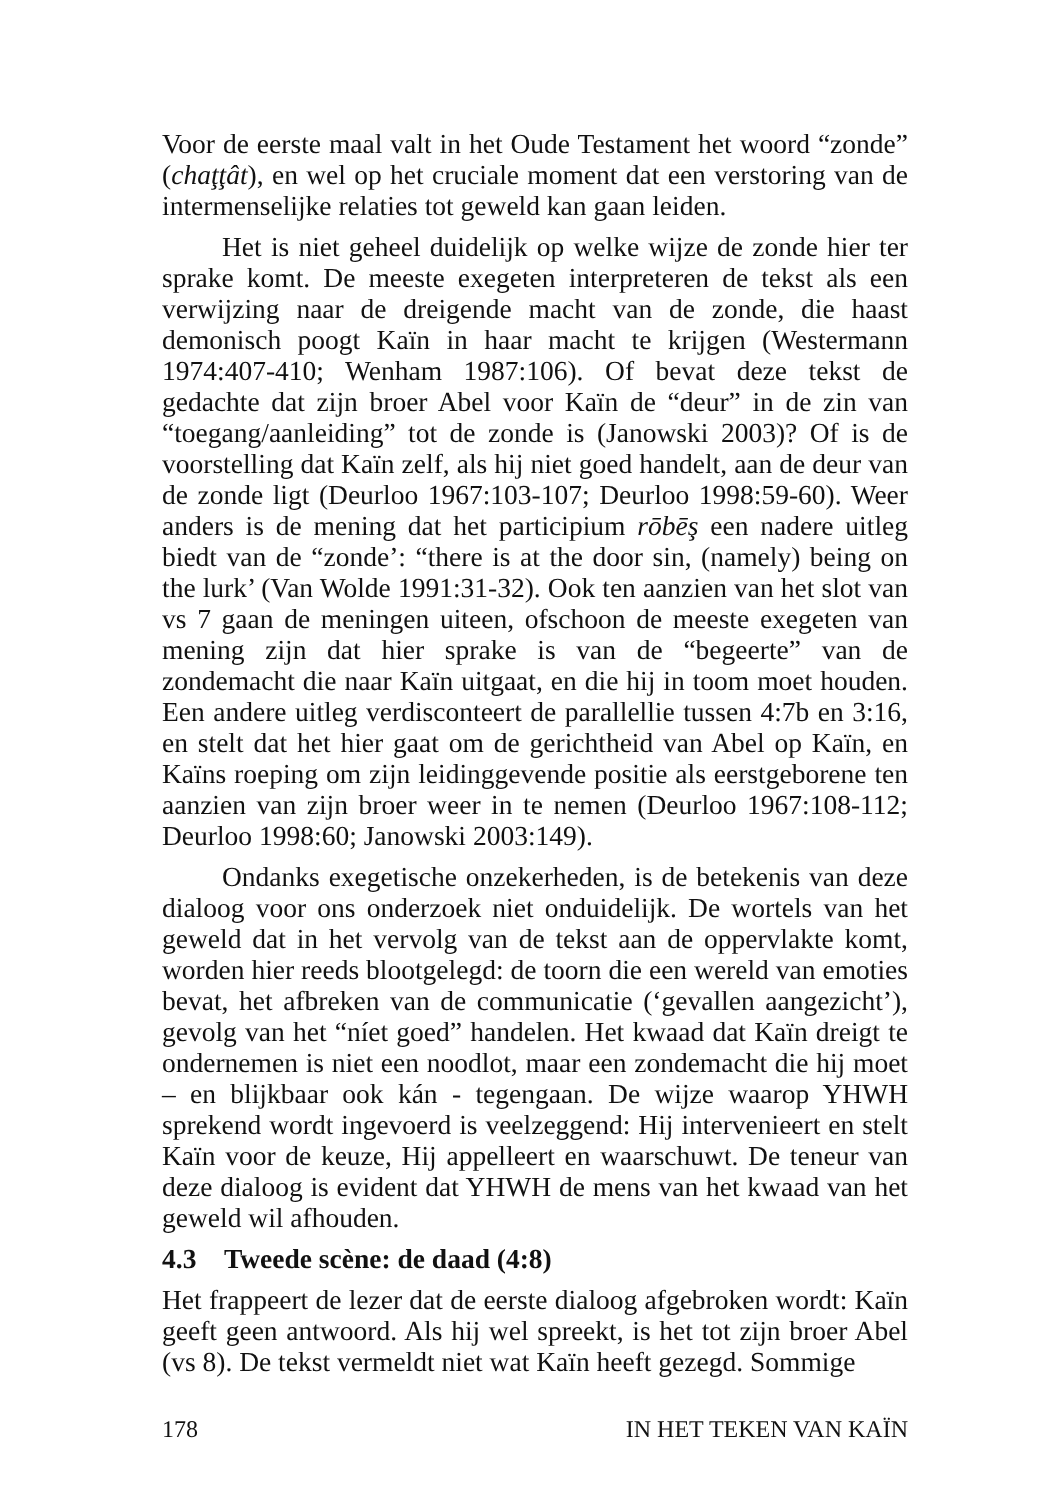Voor de eerste maal valt in het Oude Testament het woord “zonde” (chaţţât), en wel op het cruciale moment dat een verstoring van de intermenselijke relaties tot geweld kan gaan leiden.
Het is niet geheel duidelijk op welke wijze de zonde hier ter sprake komt. De meeste exegeten interpreteren de tekst als een verwijzing naar de dreigende macht van de zonde, die haast demonisch poogt Kaïn in haar macht te krijgen (Westermann 1974:407-410; Wenham 1987:106). Of bevat deze tekst de gedachte dat zijn broer Abel voor Kaïn de “deur” in de zin van “toegang/aanleiding” tot de zonde is (Janowski 2003)? Of is de voorstelling dat Kaïn zelf, als hij niet goed handelt, aan de deur van de zonde ligt (Deurloo 1967:103-107; Deurloo 1998:59-60). Weer anders is de mening dat het participium rōbēş een nadere uitleg biedt van de “zonde’: “there is at the door sin, (namely) being on the lurk’ (Van Wolde 1991:31-32). Ook ten aanzien van het slot van vs 7 gaan de meningen uiteen, ofschoon de meeste exegeten van mening zijn dat hier sprake is van de “begeerte” van de zondemacht die naar Kaïn uitgaat, en die hij in toom moet houden. Een andere uitleg verdisconteert de parallellie tussen 4:7b en 3:16, en stelt dat het hier gaat om de gerichtheid van Abel op Kaïn, en Kaïns roeping om zijn leidinggevende positie als eerstgeborene ten aanzien van zijn broer weer in te nemen (Deurloo 1967:108-112; Deurloo 1998:60; Janowski 2003:149).
Ondanks exegetische onzekerheden, is de betekenis van deze dialoog voor ons onderzoek niet onduidelijk. De wortels van het geweld dat in het vervolg van de tekst aan de oppervlakte komt, worden hier reeds blootgelegd: de toorn die een wereld van emoties bevat, het afbreken van de communicatie (‘gevallen aangezicht’), gevolg van het “níet goed” handelen. Het kwaad dat Kaïn dreigt te ondernemen is niet een noodlot, maar een zondemacht die hij moet – en blijkbaar ook kán - tegengaan. De wijze waarop YHWH sprekend wordt ingevoerd is veelzeggend: Hij intervenieert en stelt Kaïn voor de keuze, Hij appelleert en waarschuwt. De teneur van deze dialoog is evident dat YHWH de mens van het kwaad van het geweld wil afhouden.
4.3 Tweede scène: de daad (4:8)
Het frappeert de lezer dat de eerste dialoog afgebroken wordt: Kaïn geeft geen antwoord. Als hij wel spreekt, is het tot zijn broer Abel (vs 8). De tekst vermeldt niet wat Kaïn heeft gezegd. Sommige
178 IN HET TEKEN VAN KAÏN